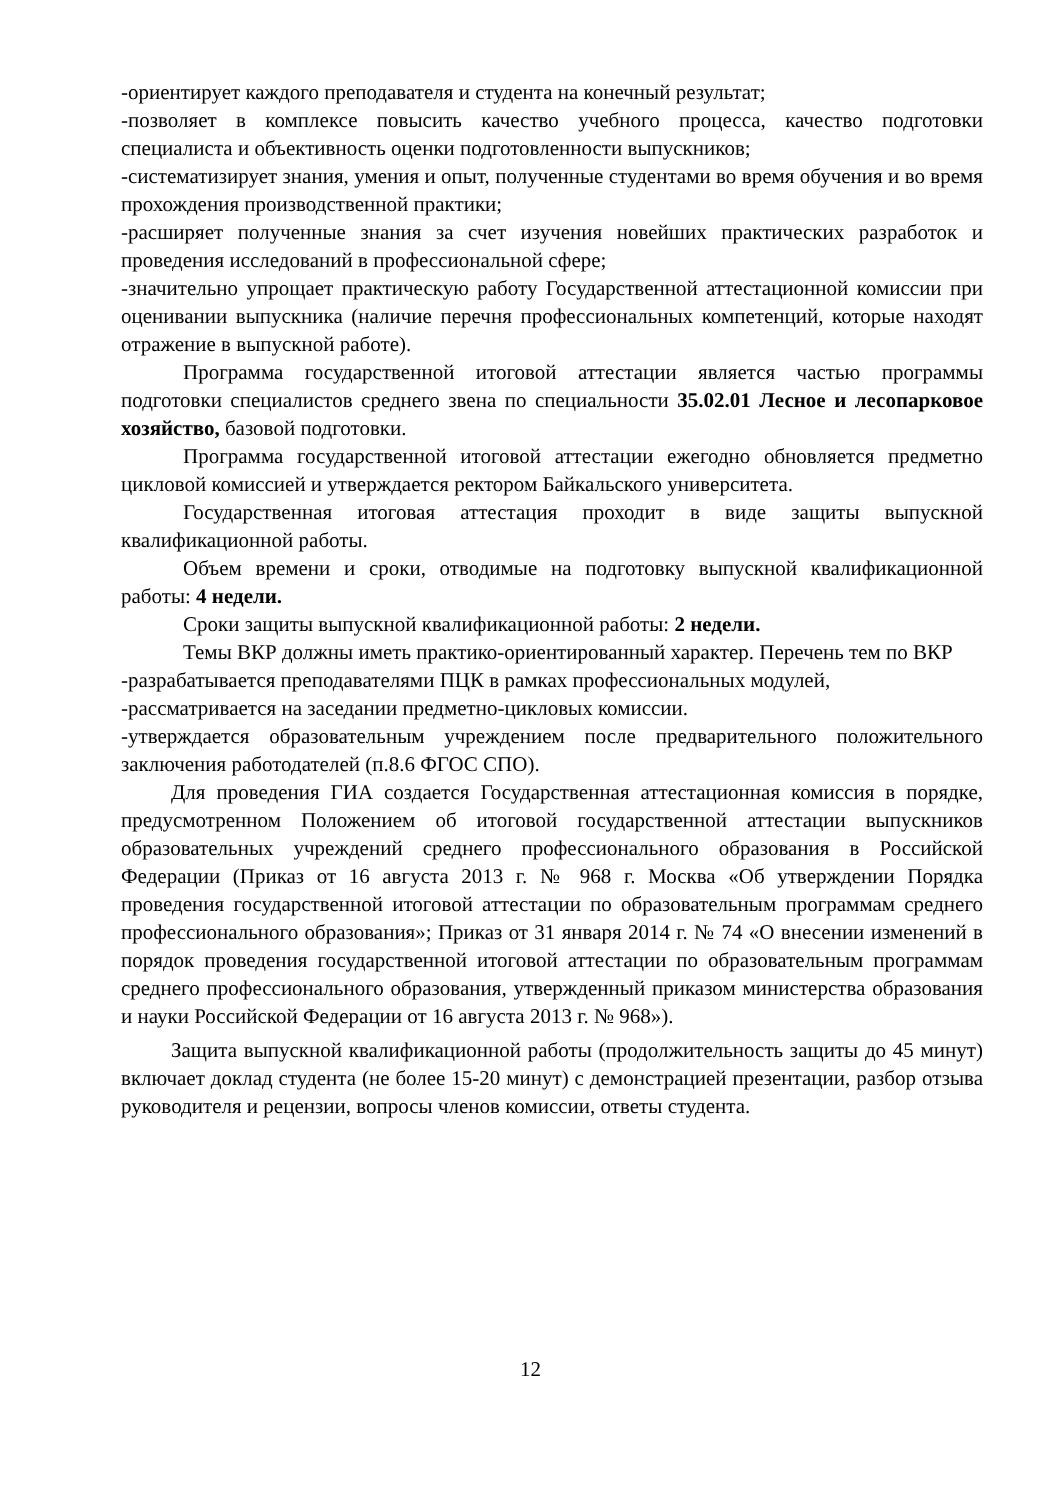-ориентирует каждого преподавателя и студента на конечный результат;
-позволяет в комплексе повысить качество учебного процесса, качество подготовки специалиста и объективность оценки подготовленности выпускников;
-систематизирует знания, умения и опыт, полученные студентами во время обучения и во время прохождения производственной практики;
-расширяет полученные знания за счет изучения новейших практических разработок и проведения исследований в профессиональной сфере;
-значительно упрощает практическую работу Государственной аттестационной комиссии при оценивании выпускника (наличие перечня профессиональных компетенций, которые находят отражение в выпускной работе).
Программа государственной итоговой аттестации является частью программы подготовки специалистов среднего звена по специальности 35.02.01 Лесное и лесопарковое хозяйство, базовой подготовки.
Программа государственной итоговой аттестации ежегодно обновляется предметно цикловой комиссией и утверждается ректором Байкальского университета.
Государственная итоговая аттестация проходит в виде защиты выпускной квалификационной работы.
Объем времени и сроки, отводимые на подготовку выпускной квалификационной работы: 4 недели.
Сроки защиты выпускной квалификационной работы: 2 недели.
Темы ВКР должны иметь практико-ориентированный характер. Перечень тем по ВКР
-разрабатывается преподавателями ПЦК в рамках профессиональных модулей,
-рассматривается на заседании предметно-цикловых комиссии.
-утверждается образовательным учреждением после предварительного положительного заключения работодателей (п.8.6 ФГОС СПО).
Для проведения ГИА создается Государственная аттестационная комиссия в порядке, предусмотренном Положением об итоговой государственной аттестации выпускников образовательных учреждений среднего профессионального образования в Российской Федерации (Приказ от 16 августа 2013 г. № 968 г. Москва «Об утверждении Порядка проведения государственной итоговой аттестации по образовательным программам среднего профессионального образования»; Приказ от 31 января 2014 г. № 74 «О внесении изменений в порядок проведения государственной итоговой аттестации по образовательным программам среднего профессионального образования, утвержденный приказом министерства образования и науки Российской Федерации от 16 августа 2013 г. № 968»).
Защита выпускной квалификационной работы (продолжительность защиты до 45 минут) включает доклад студента (не более 15-20 минут) с демонстрацией презентации, разбор отзыва руководителя и рецензии, вопросы членов комиссии, ответы студента.
12